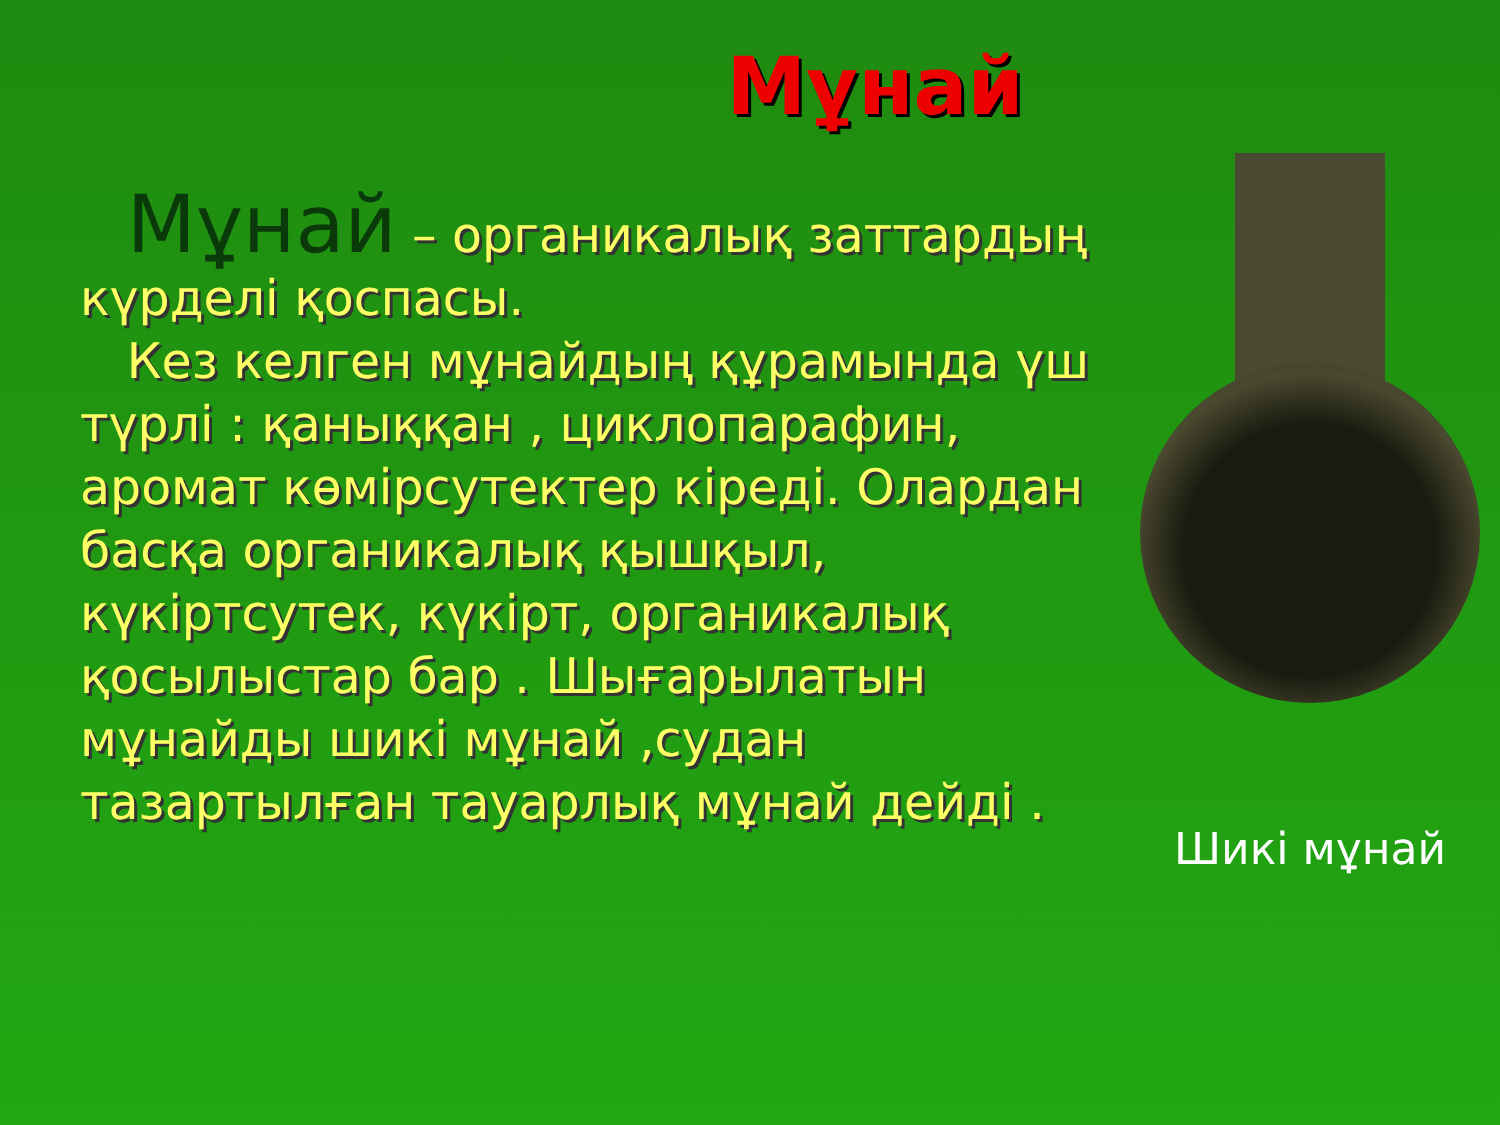Мұнай
Мұнай – органикалық заттардың күрделі қоспасы.
Кез келген мұнайдың құрамында үш түрлі : қаныққан , циклопарафин, аромат көмірсутектер кіреді. Олардан басқа органикалық қышқыл, күкіртсутек, күкірт, органикалық қосылыстар бар . Шығарылатын мұнайды шикі мұнай ,судан тазартылған тауарлық мұнай дейді .
Шикі мұнай